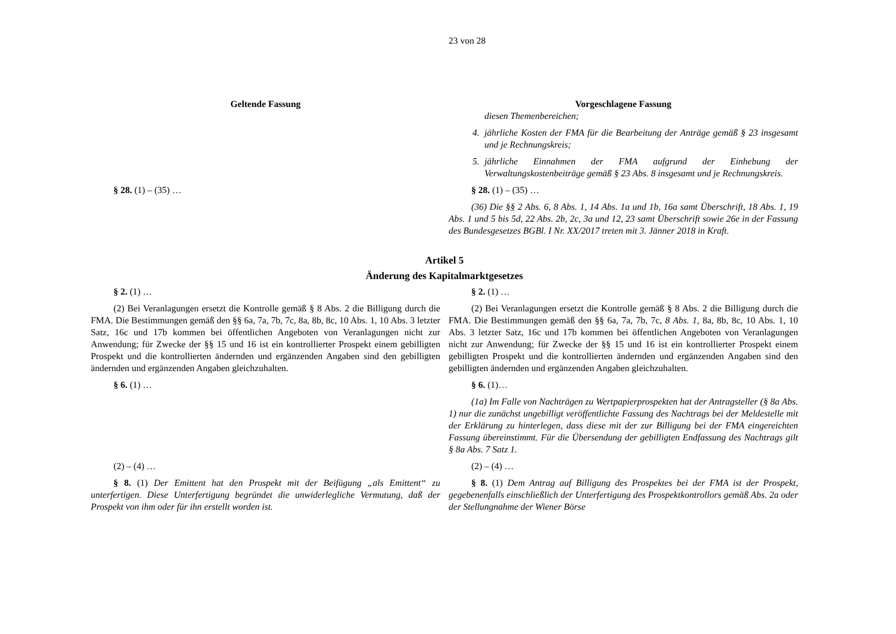23 von 28
Geltende Fassung Vorgeschlagene Fassung
diesen Themenbereichen;
4. jährliche Kosten der FMA für die Bearbeitung der Anträge gemäß § 23 insgesamt und je Rechnungskreis;
5. jährliche Einnahmen der FMA aufgrund der Einhebung der Verwaltungskostenbeiträge gemäß § 23 Abs. 8 insgesamt und je Rechnungskreis.
§ 28. (1) – (35) … § 28. (1) – (35) …
(36) Die §§ 2 Abs. 6, 8 Abs. 1, 14 Abs. 1a und 1b, 16a samt Überschrift, 18 Abs. 1, 19 Abs. 1 und 5 bis 5d, 22 Abs. 2b, 2c, 3a und 12, 23 samt Überschrift sowie 26e in der Fassung des Bundesgesetzes BGBl. I Nr. XX/2017 treten mit 3. Jänner 2018 in Kraft.
Artikel 5
Änderung des Kapitalmarktgesetzes
§ 2. (1) … § 2. (1) …
(2) Bei Veranlagungen ersetzt die Kontrolle gemäß § 8 Abs. 2 die Billigung durch die FMA. Die Bestimmungen gemäß den §§ 6a, 7a, 7b, 7c, 8a, 8b, 8c, 10 Abs. 1, 10 Abs. 3 letzter Satz, 16c und 17b kommen bei öffentlichen Angeboten von Veranlagungen nicht zur Anwendung; für Zwecke der §§ 15 und 16 ist ein kontrollierter Prospekt einem gebilligten Prospekt und die kontrollierten ändernden und ergänzenden Angaben sind den gebilligten ändernden und ergänzenden Angaben gleichzuhalten.
(2) Bei Veranlagungen ersetzt die Kontrolle gemäß § 8 Abs. 2 die Billigung durch die FMA. Die Bestimmungen gemäß den §§ 6a, 7a, 7b, 7c, 8 Abs. 1, 8a, 8b, 8c, 10 Abs. 1, 10 Abs. 3 letzter Satz, 16c und 17b kommen bei öffentlichen Angeboten von Veranlagungen nicht zur Anwendung; für Zwecke der §§ 15 und 16 ist ein kontrollierter Prospekt einem gebilligten Prospekt und die kontrollierten ändernden und ergänzenden Angaben sind den gebilligten ändernden und ergänzenden Angaben gleichzuhalten.
§ 6. (1) … § 6. (1)…
(1a) Im Falle von Nachträgen zu Wertpapierprospekten hat der Antragsteller (§ 8a Abs. 1) nur die zunächst ungebilligt veröffentlichte Fassung des Nachtrags bei der Meldestelle mit der Erklärung zu hinterlegen, dass diese mit der zur Billigung bei der FMA eingereichten Fassung übereinstimmt. Für die Übersendung der gebilligten Endfassung des Nachtrags gilt § 8a Abs. 7 Satz 1.
(2) – (4) … (2) – (4) …
§ 8. (1) Der Emittent hat den Prospekt mit der Beifügung „als Emittent“ zu unterfertigen. Diese Unterfertigung begründet die unwiderlegliche Vermutung, daß der Prospekt von ihm oder für ihn erstellt worden ist.
§ 8. (1) Dem Antrag auf Billigung des Prospektes bei der FMA ist der Prospekt, gegebenenfalls einschließlich der Unterfertigung des Prospektkontrollors gemäß Abs. 2a oder der Stellungnahme der Wiener Börse